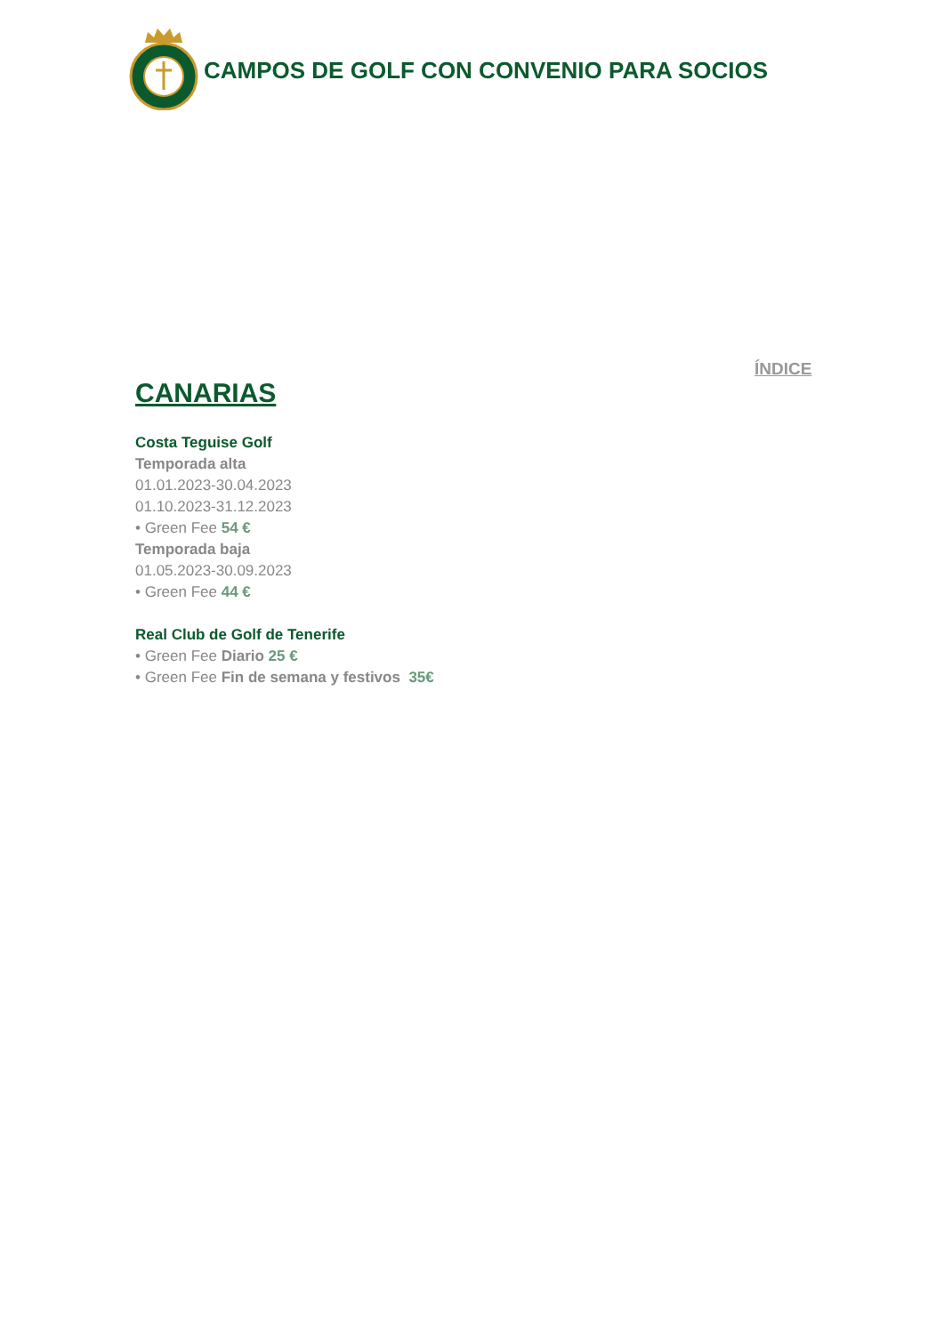CAMPOS DE GOLF CON CONVENIO PARA SOCIOS
ÍNDICE
CANARIAS
Costa Teguise Golf
Temporada alta
01.01.2023-30.04.2023
01.10.2023-31.12.2023
• Green Fee 54 €
Temporada baja
01.05.2023-30.09.2023
• Green Fee 44 €
Real Club de Golf de Tenerife
• Green Fee Diario 25 €
• Green Fee Fin de semana y festivos 35€